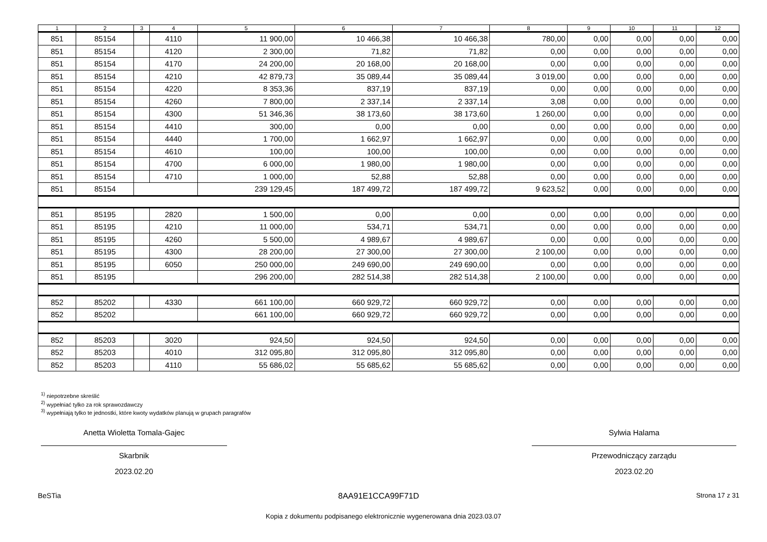| 1 | 2 | 3 | 4 | 5 | 6 | 7 | 8 | 9 | 10 | 11 | 12 |
| --- | --- | --- | --- | --- | --- | --- | --- | --- | --- | --- | --- |
| 851 | 85154 | | 4110 | 11 900,00 | 10 466,38 | 10 466,38 | 780,00 | 0,00 | 0,00 | 0,00 | 0,00 |
| 851 | 85154 | | 4120 | 2 300,00 | 71,82 | 71,82 | 0,00 | 0,00 | 0,00 | 0,00 | 0,00 |
| 851 | 85154 | | 4170 | 24 200,00 | 20 168,00 | 20 168,00 | 0,00 | 0,00 | 0,00 | 0,00 | 0,00 |
| 851 | 85154 | | 4210 | 42 879,73 | 35 089,44 | 35 089,44 | 3 019,00 | 0,00 | 0,00 | 0,00 | 0,00 |
| 851 | 85154 | | 4220 | 8 353,36 | 837,19 | 837,19 | 0,00 | 0,00 | 0,00 | 0,00 | 0,00 |
| 851 | 85154 | | 4260 | 7 800,00 | 2 337,14 | 2 337,14 | 3,08 | 0,00 | 0,00 | 0,00 | 0,00 |
| 851 | 85154 | | 4300 | 51 346,36 | 38 173,60 | 38 173,60 | 1 260,00 | 0,00 | 0,00 | 0,00 | 0,00 |
| 851 | 85154 | | 4410 | 300,00 | 0,00 | 0,00 | 0,00 | 0,00 | 0,00 | 0,00 | 0,00 |
| 851 | 85154 | | 4440 | 1 700,00 | 1 662,97 | 1 662,97 | 0,00 | 0,00 | 0,00 | 0,00 | 0,00 |
| 851 | 85154 | | 4610 | 100,00 | 100,00 | 100,00 | 0,00 | 0,00 | 0,00 | 0,00 | 0,00 |
| 851 | 85154 | | 4700 | 6 000,00 | 1 980,00 | 1 980,00 | 0,00 | 0,00 | 0,00 | 0,00 | 0,00 |
| 851 | 85154 | | 4710 | 1 000,00 | 52,88 | 52,88 | 0,00 | 0,00 | 0,00 | 0,00 | 0,00 |
| 851 | 85154 | | | 239 129,45 | 187 499,72 | 187 499,72 | 9 623,52 | 0,00 | 0,00 | 0,00 | 0,00 |
| 851 | 85195 | | 2820 | 1 500,00 | 0,00 | 0,00 | 0,00 | 0,00 | 0,00 | 0,00 | 0,00 |
| 851 | 85195 | | 4210 | 11 000,00 | 534,71 | 534,71 | 0,00 | 0,00 | 0,00 | 0,00 | 0,00 |
| 851 | 85195 | | 4260 | 5 500,00 | 4 989,67 | 4 989,67 | 0,00 | 0,00 | 0,00 | 0,00 | 0,00 |
| 851 | 85195 | | 4300 | 28 200,00 | 27 300,00 | 27 300,00 | 2 100,00 | 0,00 | 0,00 | 0,00 | 0,00 |
| 851 | 85195 | | 6050 | 250 000,00 | 249 690,00 | 249 690,00 | 0,00 | 0,00 | 0,00 | 0,00 | 0,00 |
| 851 | 85195 | | | 296 200,00 | 282 514,38 | 282 514,38 | 2 100,00 | 0,00 | 0,00 | 0,00 | 0,00 |
| 852 | 85202 | | 4330 | 661 100,00 | 660 929,72 | 660 929,72 | 0,00 | 0,00 | 0,00 | 0,00 | 0,00 |
| 852 | 85202 | | | 661 100,00 | 660 929,72 | 660 929,72 | 0,00 | 0,00 | 0,00 | 0,00 | 0,00 |
| 852 | 85203 | | 3020 | 924,50 | 924,50 | 924,50 | 0,00 | 0,00 | 0,00 | 0,00 | 0,00 |
| 852 | 85203 | | 4010 | 312 095,80 | 312 095,80 | 312 095,80 | 0,00 | 0,00 | 0,00 | 0,00 | 0,00 |
| 852 | 85203 | | 4110 | 55 686,02 | 55 685,62 | 55 685,62 | 0,00 | 0,00 | 0,00 | 0,00 | 0,00 |
<sup>1)</sup> niepotrzebne skreślić
<sup>2)</sup> wypełniać tylko za rok sprawozdawczy
<sup>3)</sup> wypełniają tylko te jednostki, które kwoty wydatków planują w grupach paragrafów
Anetta Wioletta Tomala-Gajec
Skarbnik
2023.02.20
Sylwia Halama
Przewodniczący zarządu
2023.02.20
BeSTia 8AA91E1CCA99F71D Strona 17 z 31
Kopia z dokumentu podpisanego elektronicznie wygenerowana dnia 2023.03.07